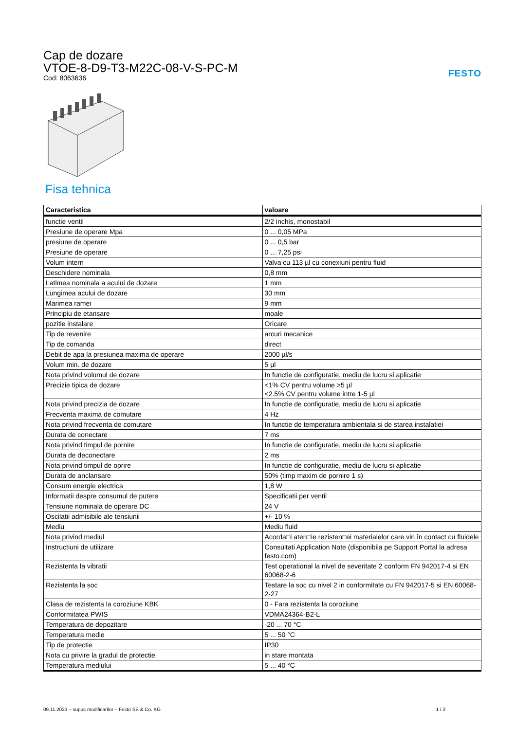Cap de dozare
VTOE-8-D9-T3-M22C-08-V-S-PC-M
Cod: 8063636
FESTO
Fisa tehnica
| Caracteristica | valoare |
| --- | --- |
| functie ventil | 2/2 inchis, monostabil |
| Presiune de operare Mpa | 0 ... 0,05 MPa |
| presiune de operare | 0 ... 0,5 bar |
| Presiune de operare | 0 ... 7,25 psi |
| Volum intern | Valva cu 113 µl cu conexiuni pentru fluid |
| Deschidere nominala | 0,8 mm |
| Latimea nominala a acului de dozare | 1 mm |
| Lungimea acului de dozare | 30 mm |
| Marimea ramei | 9 mm |
| Principiu de etansare | moale |
| pozitie instalare | Oricare |
| Tip de revenire | arcuri mecanice |
| Tip de comanda | direct |
| Debit de apa la presiunea maxima de operare | 2000 µl/s |
| Volum min. de dozare | 5 µl |
| Nota privind volumul de dozare | In functie de configuratie, mediu de lucru si aplicatie |
| Precizie tipica de dozare | <1% CV pentru volume >5 µl <2.5% CV pentru volume intre 1-5 µl |
| Nota privind precizia de dozare | In functie de configuratie, mediu de lucru si aplicatie |
| Frecventa maxima de comutare | 4 Hz |
| Nota privind frecventa de comutare | In functie de temperatura ambientala si de starea instalatiei |
| Durata de conectare | 7 ms |
| Nota privind timpul de pornire | In functie de configuratie, mediu de lucru si aplicatie |
| Durata de deconectare | 2 ms |
| Nota privind timpul de oprire | In functie de configuratie, mediu de lucru si aplicatie |
| Durata de anclansare | 50% (timp maxim de pornire 1 s) |
| Consum energie electrica | 1,8 W |
| Informatii despre consumul de putere | Specificatii per ventil |
| Tensiune nominala de operare DC | 24 V |
| Oscilatii admisibile ale tensiunii | +/- 10 % |
| Mediu | Mediu fluid |
| Nota privind mediul | Acorda□i aten□ie rezisten□ei materialelor care vin în contact cu fluidele |
| Instructiuni de utilizare | Consultati Application Note (disponibila pe Support Portal la adresa festo.com) |
| Rezistenta la vibratii | Test operational la nivel de severitate 2 conform FN 942017-4 si EN 60068-2-6 |
| Rezistenta la soc | Testare la soc cu nivel 2 in conformitate cu FN 942017-5 si EN 60068-2-27 |
| Clasa de rezistenta la coroziune KBK | 0 - Fara rezistenta la coroziune |
| Conformitatea PWIS | VDMA24364-B2-L |
| Temperatura de depozitare | -20 ... 70 °C |
| Temperatura medie | 5 ... 50 °C |
| Tip de protectie | IP30 |
| Nota cu privire la gradul de protectie | in stare montata |
| Temperatura mediului | 5 ... 40 °C |
09.11.2023 – supus modificarilor – Festo SE & Co. KG 1 / 2